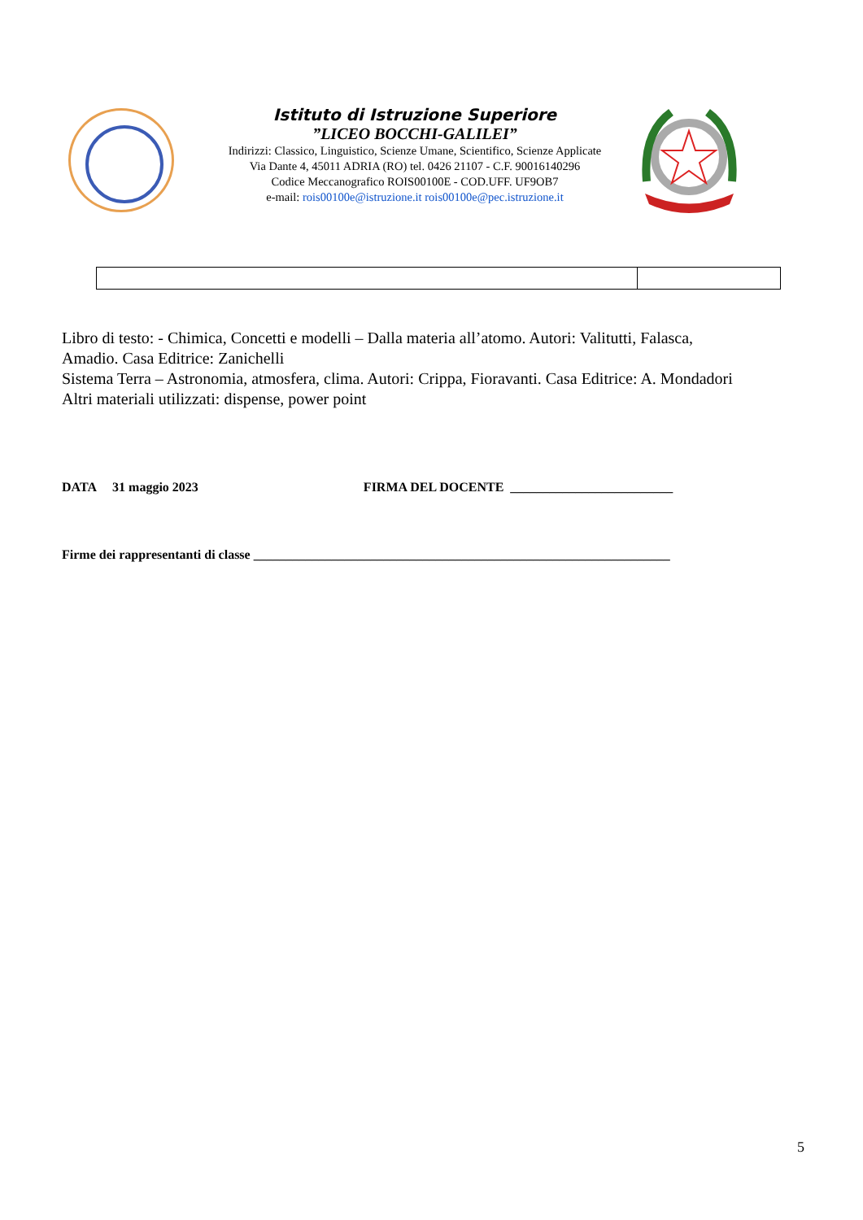Istituto di Istruzione Superiore
”LICEO BOCCHI-GALILEI”
Indirizzi: Classico, Linguistico, Scienze Umane, Scientifico, Scienze Applicate
Via Dante 4, 45011 ADRIA (RO) tel. 0426 21107 - C.F. 90016140296
Codice Meccanografico ROIS00100E - COD.UFF. UF9OB7
e-mail: rois00100e@istruzione.it rois00100e@pec.istruzione.it
Libro di testo: - Chimica, Concetti e modelli – Dalla materia all’atomo. Autori: Valitutti, Falasca,
Amadio. Casa Editrice: Zanichelli
Sistema Terra – Astronomia, atmosfera, clima. Autori: Crippa, Fioravanti. Casa Editrice: A. Mondadori
Altri materiali utilizzati: dispense, power point
DATA 31 maggio 2023 FIRMA DEL DOCENTE _________________________
Firme dei rappresentanti di classe ________________________________________________________________
5